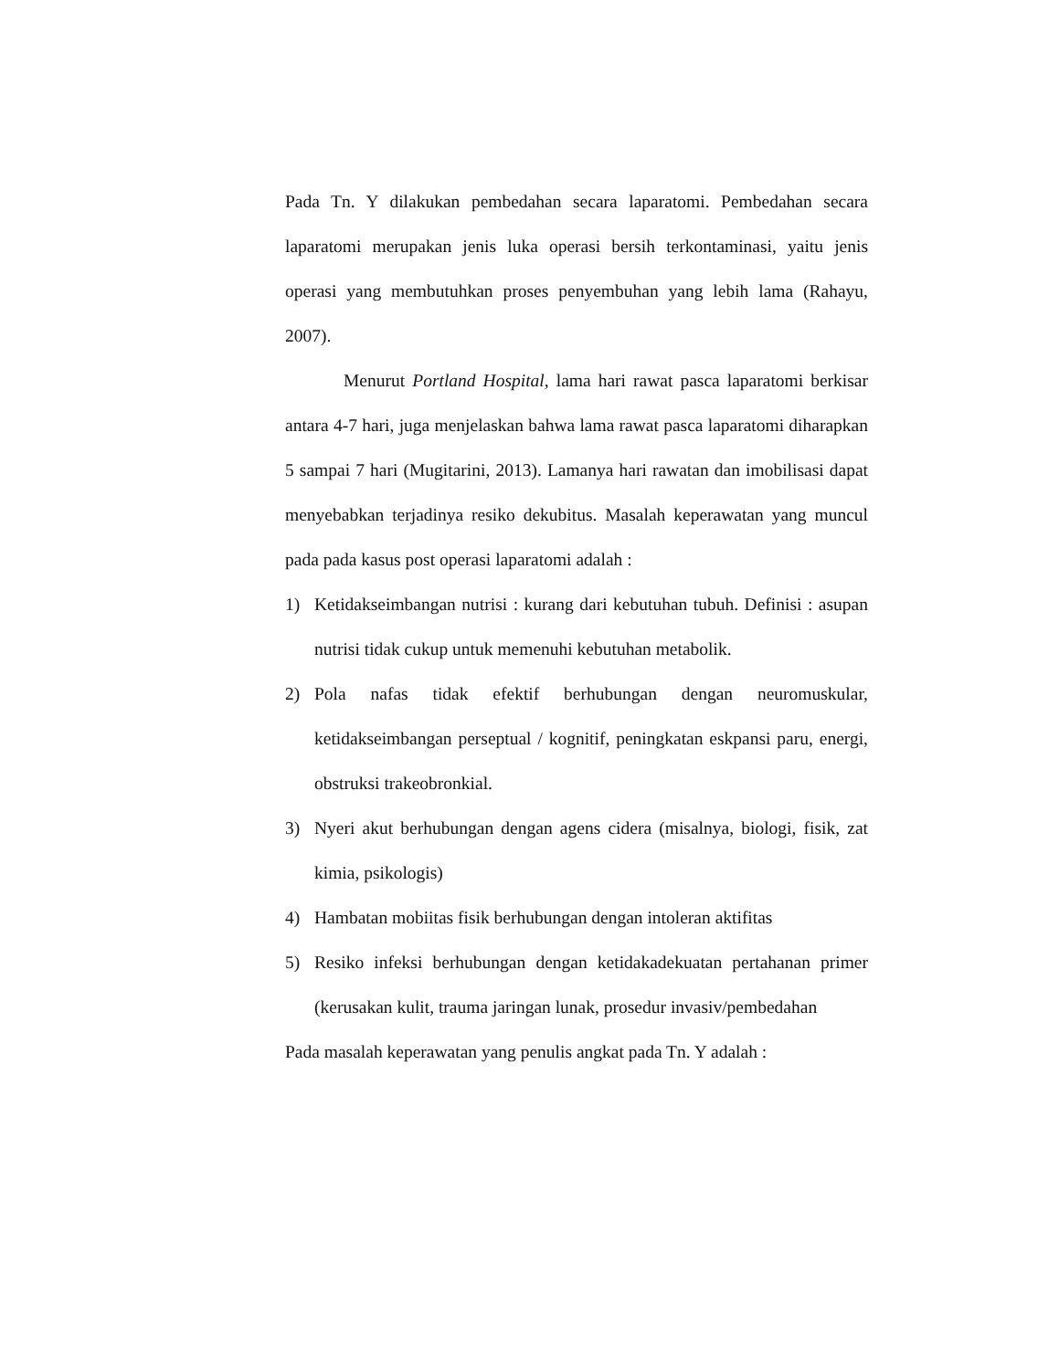Pada Tn. Y dilakukan pembedahan secara laparatomi. Pembedahan secara laparatomi merupakan jenis luka operasi bersih terkontaminasi, yaitu jenis operasi yang membutuhkan proses penyembuhan yang lebih lama (Rahayu, 2007).
Menurut Portland Hospital, lama hari rawat pasca laparatomi berkisar antara 4-7 hari, juga menjelaskan bahwa lama rawat pasca laparatomi diharapkan 5 sampai 7 hari (Mugitarini, 2013). Lamanya hari rawatan dan imobilisasi dapat menyebabkan terjadinya resiko dekubitus. Masalah keperawatan yang muncul pada pada kasus post operasi laparatomi adalah :
1) Ketidakseimbangan nutrisi : kurang dari kebutuhan tubuh. Definisi : asupan nutrisi tidak cukup untuk memenuhi kebutuhan metabolik.
2) Pola nafas tidak efektif berhubungan dengan neuromuskular, ketidakseimbangan perseptual / kognitif, peningkatan eskpansi paru, energi, obstruksi trakeobronkial.
3) Nyeri akut berhubungan dengan agens cidera (misalnya, biologi, fisik, zat kimia, psikologis)
4) Hambatan mobiitas fisik berhubungan dengan intoleran aktifitas
5) Resiko infeksi berhubungan dengan ketidakadekuatan pertahanan primer (kerusakan kulit, trauma jaringan lunak, prosedur invasiv/pembedahan
Pada masalah keperawatan yang penulis angkat pada Tn. Y adalah :